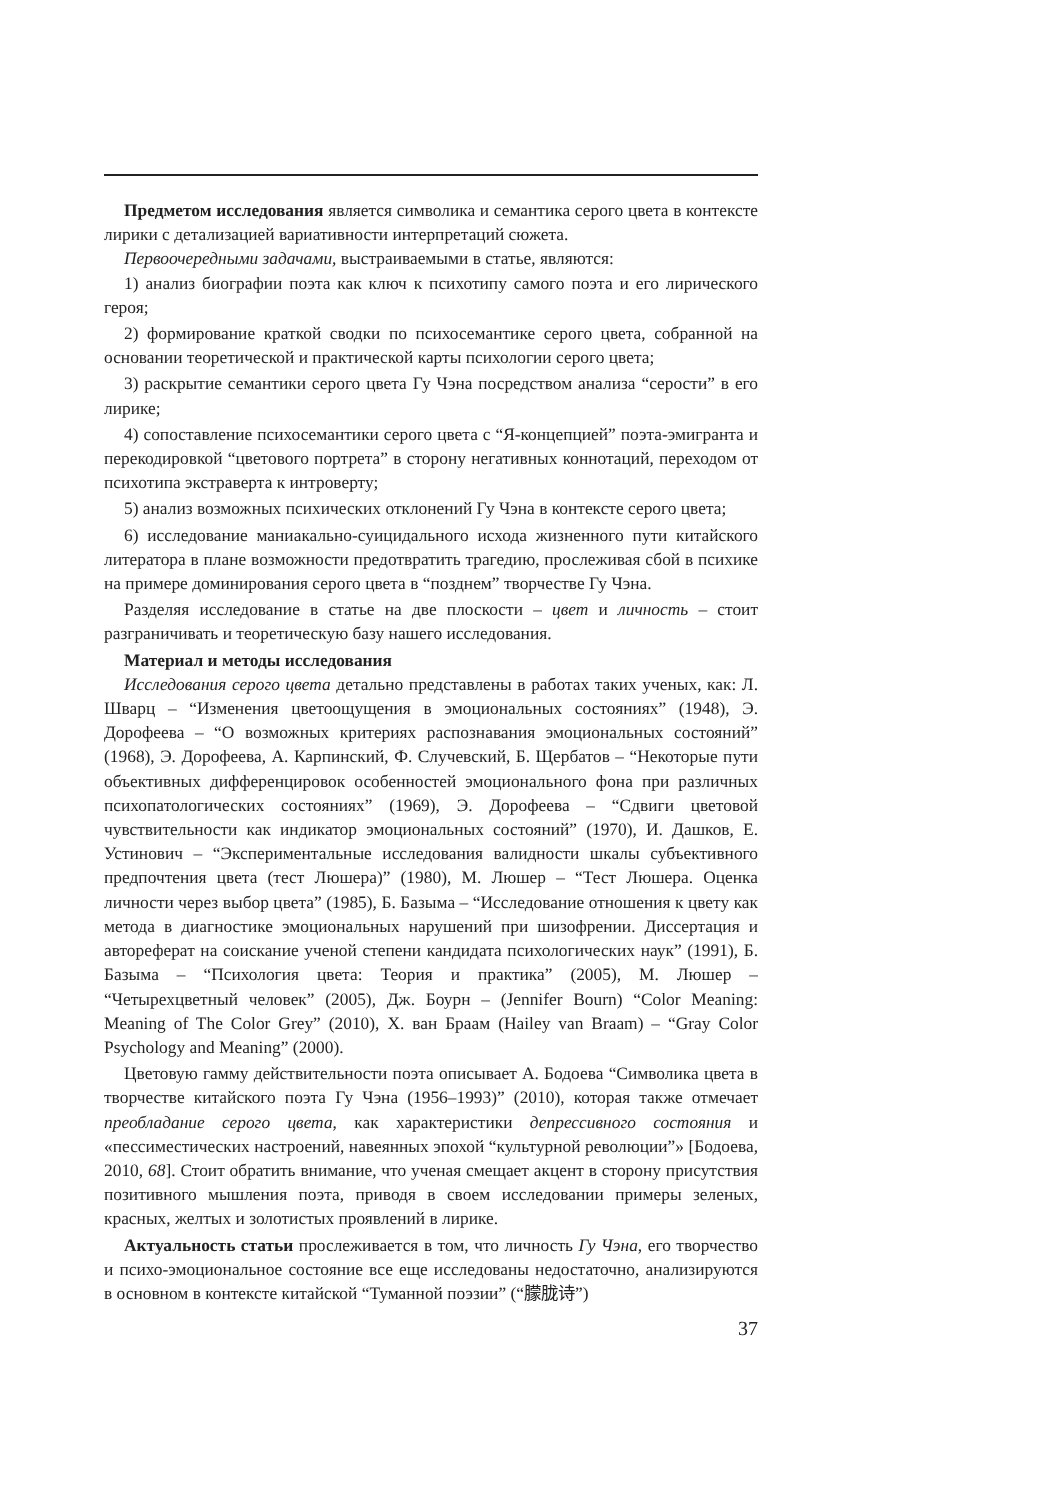Предметом исследования является символика и семантика серого цвета в контексте лирики с детализацией вариативности интерпретаций сюжета.
Первоочередными задачами, выстраиваемыми в статье, являются:
1) анализ биографии поэта как ключ к психотипу самого поэта и его лирического героя;
2) формирование краткой сводки по психосемантике серого цвета, собранной на основании теоретической и практической карты психологии серого цвета;
3) раскрытие семантики серого цвета Гу Чэна посредством анализа “серости” в его лирике;
4) сопоставление психосемантики серого цвета с “Я-концепцией” поэта-эмигранта и перекодировкой “цветового портрета” в сторону негативных коннотаций, переходом от психотипа экстраверта к интроверту;
5) анализ возможных психических отклонений Гу Чэна в контексте серого цвета;
6) исследование маниакально-суицидального исхода жизненного пути китайского литератора в плане возможности предотвратить трагедию, прослеживая сбой в психике на примере доминирования серого цвета в “позднем” творчестве Гу Чэна.
Разделяя исследование в статье на две плоскости – цвет и личность – стоит разграничивать и теоретическую базу нашего исследования.
Материал и методы исследования
Исследования серого цвета детально представлены в работах таких ученых, как: Л. Шварц – “Изменения цветоощущения в эмоциональных состояниях” (1948), Э. Дорофеева – “О возможных критериях распознавания эмоциональных состояний” (1968), Э. Дорофеева, А. Карпинский, Ф. Случевский, Б. Щербатов – “Некоторые пути объективных дифференцировок особенностей эмоционального фона при различных психопатологических состояниях” (1969), Э. Дорофеева – “Сдвиги цветовой чувствительности как индикатор эмоциональных состояний” (1970), И. Дашков, Е. Устинович – “Экспериментальные исследования валидности шкалы субъективного предпочтения цвета (тест Люшера)” (1980), М. Люшер – “Тест Люшера. Оценка личности через выбор цвета” (1985), Б. Базыма – “Исследование отношения к цвету как метода в диагностике эмоциональных нарушений при шизофрении. Диссертация и автореферат на соискание ученой степени кандидата психологических наук” (1991), Б. Базыма – “Психология цвета: Теория и практика” (2005), М. Люшер – “Четырехцветный человек” (2005), Дж. Боурн – (Jennifer Bourn) “Color Meaning: Meaning of The Color Grey” (2010), Х. ван Браам (Hailey van Braam) – “Gray Color Psychology and Meaning” (2000).
Цветовую гамму действительности поэта описывает А. Бодоева “Символика цвета в творчестве китайского поэта Гу Чэна (1956–1993)” (2010), которая также отмечает преобладание серого цвета, как характеристики депрессивного состояния и «пессиместических настроений, навеянных эпохой “культурной революции”» [Бодоева, 2010, 68]. Стоит обратить внимание, что ученая смещает акцент в сторону присутствия позитивного мышления поэта, приводя в своем исследовании примеры зеленых, красных, желтых и золотистых проявлений в лирике.
Актуальность статьи прослеживается в том, что личность Гу Чэна, его творчество и психо-эмоциональное состояние все еще исследованы недостаточно, анализируются в основном в контексте китайской “Туманной поэзии” (“朦胧诗”)
37